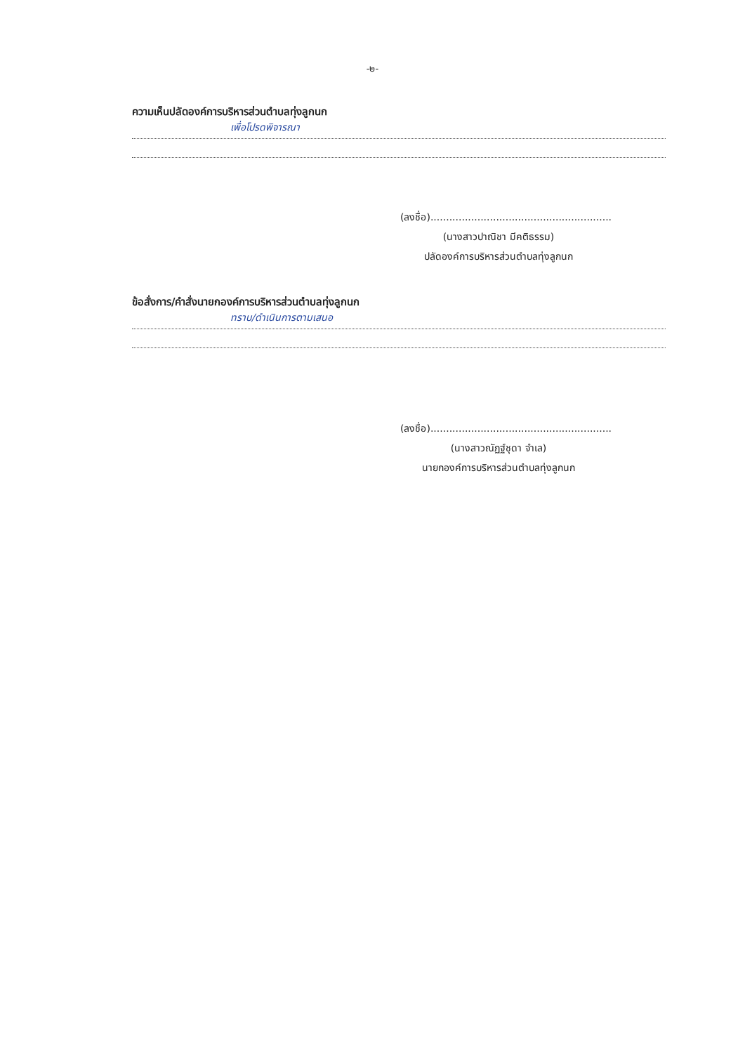-๒-
ความเห็นปลัดองค์การบริหารส่วนตำบลทุ่งลูกนก
เพื่อโปรดพิจารณา
(ลงชื่อ)..........................................................
(นางสาวปาณิชา มีคติธรรม)
ปลัดองค์การบริหารส่วนตำบลทุ่งลูกนก
ข้อสั่งการ/คำสั่งนายกองค์การบริหารส่วนตำบลทุ่งลูกนก
ทราบ/ดำเนินการตามเสนอ
(ลงชื่อ)..........................................................
(นางสาวณัฏฐ์ชุดา จำเล)
นายกองค์การบริหารส่วนตำบลทุ่งลูกนก